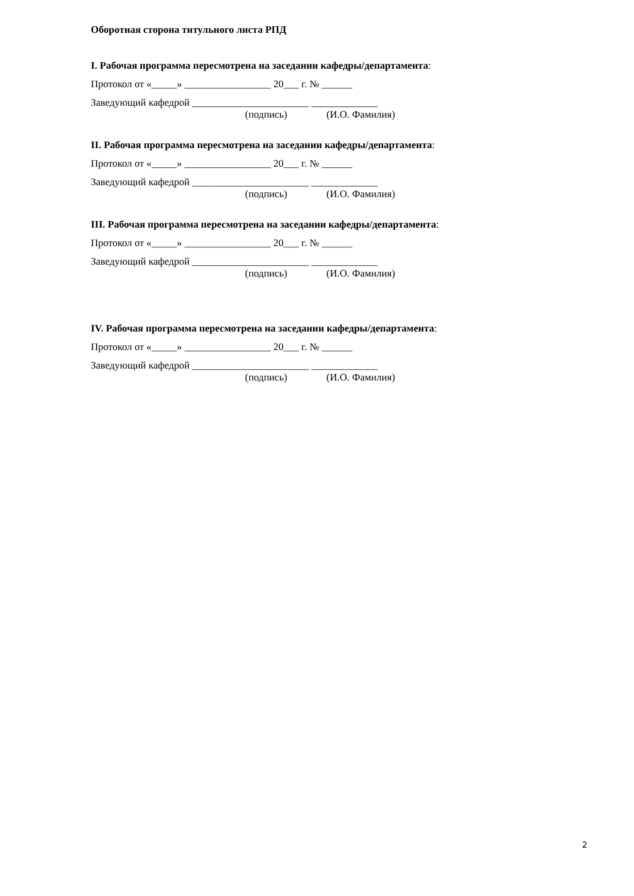Оборотная сторона титульного листа РПД
I. Рабочая программа пересмотрена на заседании кафедры/департамента:
Протокол от «_____» _________________ 20___ г. № ______
Заведующий кафедрой _______________________ _____________
(подпись) (И.О. Фамилия)
II. Рабочая программа пересмотрена на заседании кафедры/департамента:
Протокол от «_____» _________________ 20___ г. № ______
Заведующий кафедрой _______________________ _____________
(подпись) (И.О. Фамилия)
III. Рабочая программа пересмотрена на заседании кафедры/департамента:
Протокол от «_____» _________________ 20___ г. № ______
Заведующий кафедрой _______________________ _____________
(подпись) (И.О. Фамилия)
IV. Рабочая программа пересмотрена на заседании кафедры/департамента:
Протокол от «_____» _________________ 20___ г. № ______
Заведующий кафедрой _______________________ _____________
(подпись) (И.О. Фамилия)
2